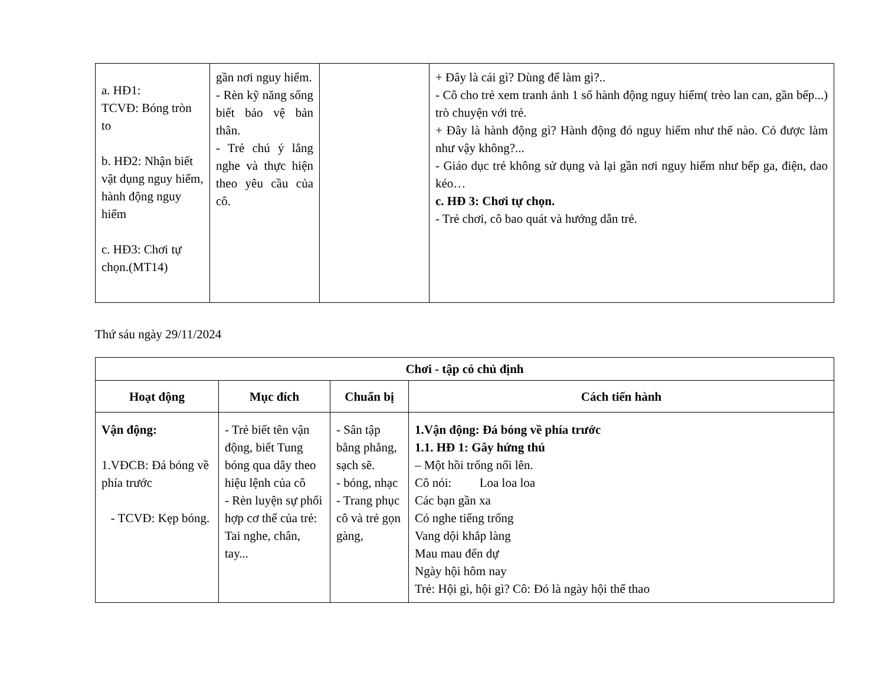| a. HĐ1: TCVĐ: Bóng tròn to b. HĐ2: Nhận biết vật dụng nguy hiểm, hành động nguy hiểm c. HĐ3: Chơi tự chọn.(MT14) | gần nơi nguy hiểm. - Rèn kỹ năng sống biết bảo vệ bản thân. - Trẻ chú ý lắng nghe và thực hiện theo yêu cầu của cô. | | + Đây là cái gì? Dùng để làm gì?.. - Cô cho trẻ xem tranh ảnh 1 số hành động nguy hiểm( trèo lan can, gần bếp...) trò chuyện với trẻ. + Đây là hành động gì? Hành động đó nguy hiểm như thế nào. Có được làm như vậy không?... - Giáo dục trẻ không sử dụng và lại gần nơi nguy hiểm như bếp ga, điện, dao kéo… c. HĐ 3: Chơi tự chọn. - Trẻ chơi, cô bao quát và hướng dẫn trẻ. |
Thứ sáu ngày 29/11/2024
| Chơi - tập có chủ định | | | |
| --- | --- | --- | --- |
| Hoạt động | Mục đích | Chuẩn bị | Cách tiến hành |
| Vận động: 1.VĐCB: Đá bóng về phía trước - TCVĐ: Kẹp bóng. | - Trẻ biết tên vận động, biết Tung bóng qua dây theo hiệu lệnh của cô - Rèn luyện sự phối hợp cơ thể của trẻ: Tai nghe, chân, tay... | - Sân tập bằng phẳng, sạch sẽ. - bóng, nhạc - Trang phục cô và trẻ gọn gàng, | 1.Vận động: Đá bóng về phía trước 1.1. HĐ 1: Gây hứng thú – Một hồi trống nổi lên. Cô nói: Loa loa loa Các bạn gần xa Có nghe tiếng trống Vang dội khắp làng Mau mau đến dự Ngày hội hôm nay Trẻ: Hội gì, hội gì? Cô: Đó là ngày hội thể thao |